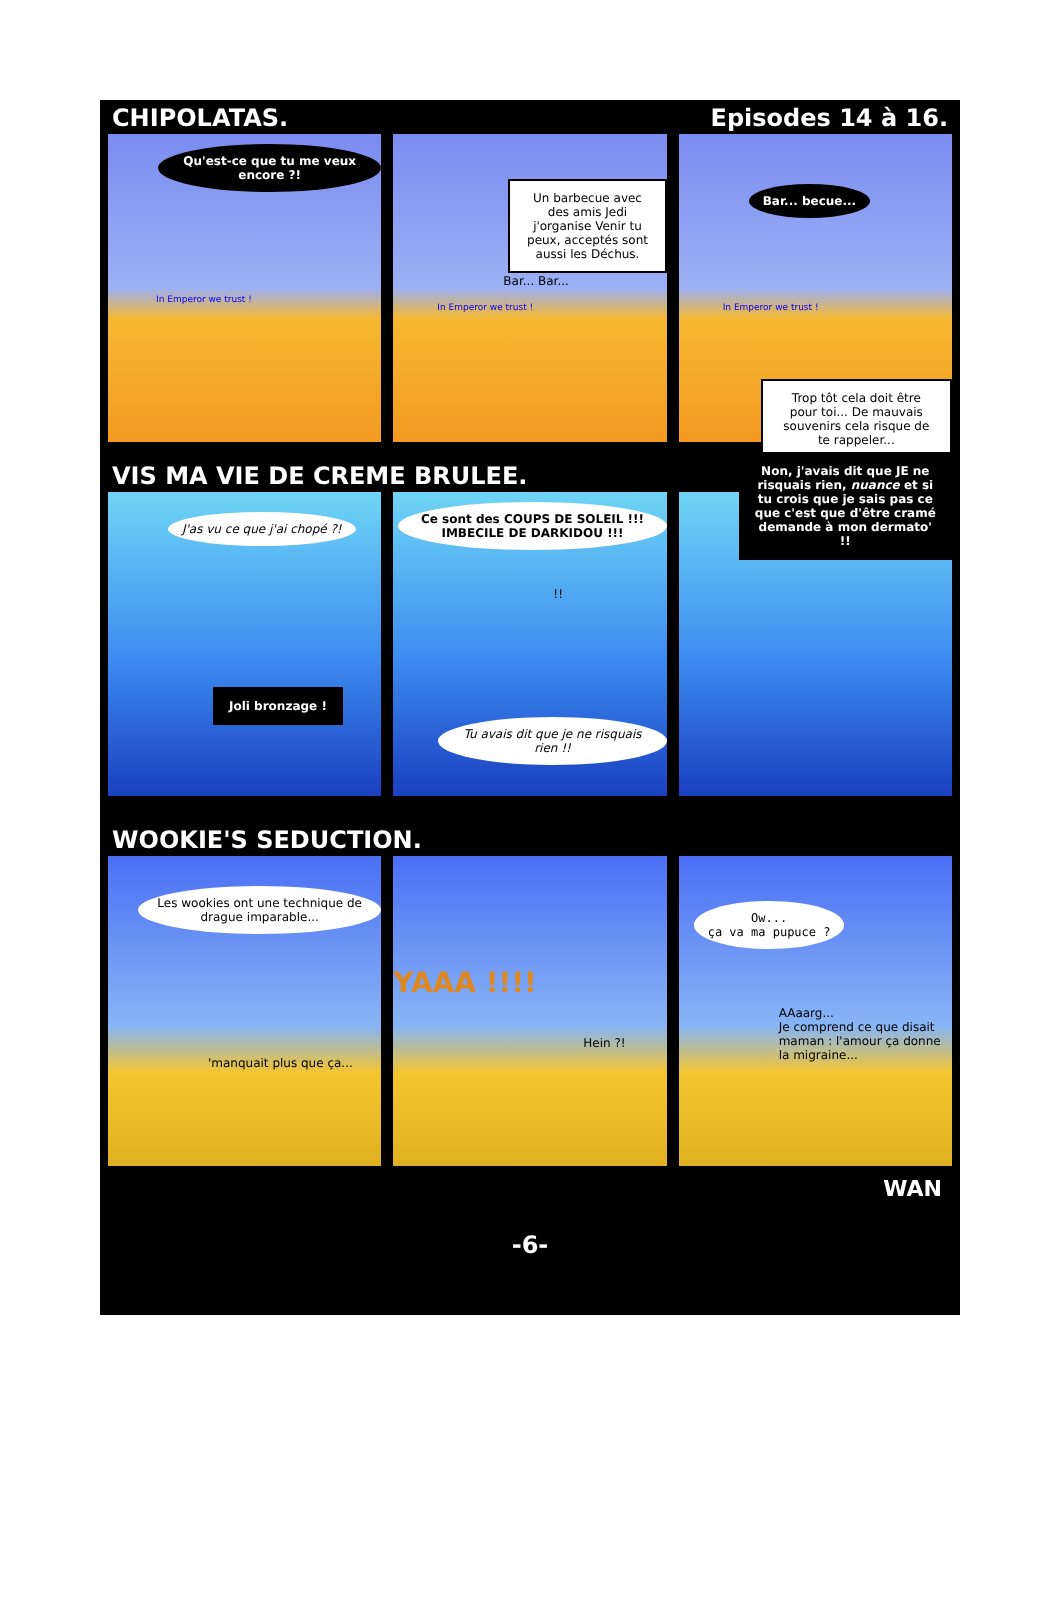CHIPOLATAS. Episodes 14 à 16.
Qu'est-ce que tu me veux encore ?!
In Emperor we trust !
Un barbecue avec des amis Jedi j'organise Venir tu peux, acceptés sont aussi les Déchus.
Bar... Bar...
In Emperor we trust !
Bar... becue...
In Emperor we trust !
Trop tôt cela doit être pour toi... De mauvais souvenirs cela risque de te rappeler...
VIS MA VIE DE CREME BRULEE.
J'as vu ce que j'ai chopé ?!
Joli bronzage !
Ce sont des COUPS DE SOLEIL !!! IMBECILE DE DARKIDOU !!!
!!
Tu avais dit que je ne risquais rien !!
Non, j'avais dit que JE ne risquais rien, nuance et si tu crois que je sais pas ce que c'est que d'être cramé demande à mon dermato' !!
WOOKIE'S SEDUCTION.
Les wookies ont une technique de drague imparable...
'manquait plus que ça...
YAAA !!!!
Hein ?!
Ow...
ça va ma pupuce ?
AAaarg...
Je comprend ce que disait maman : l'amour ça donne la migraine...
WAN
-6-